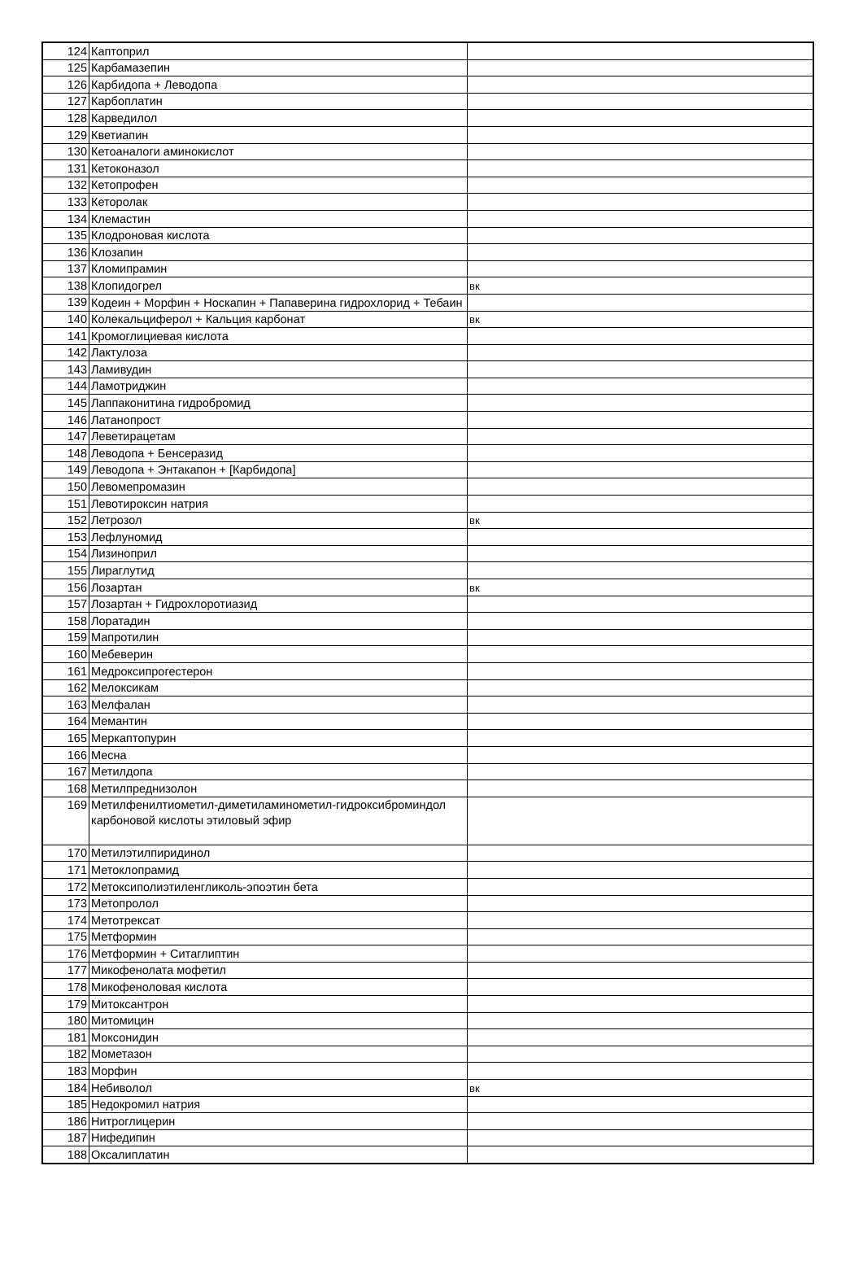| 124 | Каптоприл | |
| 125 | Карбамазепин | |
| 126 | Карбидопа + Леводопа | |
| 127 | Карбоплатин | |
| 128 | Карведилол | |
| 129 | Кветиапин | |
| 130 | Кетоаналоги аминокислот | |
| 131 | Кетоконазол | |
| 132 | Кетопрофен | |
| 133 | Кеторолак | |
| 134 | Клемастин | |
| 135 | Клодроновая кислота | |
| 136 | Клозапин | |
| 137 | Кломипрамин | |
| 138 | Клопидогрел | вк |
| 139 | Кодеин + Морфин + Носкапин + Папаверина гидрохлорид + Тебаин | |
| 140 | Колекальциферол + Кальция карбонат | вк |
| 141 | Кромоглициевая кислота | |
| 142 | Лактулоза | |
| 143 | Ламивудин | |
| 144 | Ламотриджин | |
| 145 | Лаппаконитина гидробромид | |
| 146 | Латанопрост | |
| 147 | Леветирацетам | |
| 148 | Леводопа + Бенсеразид | |
| 149 | Леводопа + Энтакапон + [Карбидопа] | |
| 150 | Левомепромазин | |
| 151 | Левотироксин натрия | |
| 152 | Летрозол | вк |
| 153 | Лефлуномид | |
| 154 | Лизиноприл | |
| 155 | Лираглутид | |
| 156 | Лозартан | вк |
| 157 | Лозартан + Гидрохлоротиазид | |
| 158 | Лоратадин | |
| 159 | Мапротилин | |
| 160 | Мебеверин | |
| 161 | Медроксипрогестерон | |
| 162 | Мелоксикам | |
| 163 | Мелфалан | |
| 164 | Мемантин | |
| 165 | Меркаптопурин | |
| 166 | Месна | |
| 167 | Метилдопа | |
| 168 | Метилпреднизолон | |
| 169 | Метилфенилтиометил-диметиламинометил-гидроксиброминдол карбоновой кислоты этиловый эфир | |
| 170 | Метилэтилпиридинол | |
| 171 | Метоклопрамид | |
| 172 | Метоксиполиэтиленгликоль-эпоэтин бета | |
| 173 | Метопролол | |
| 174 | Метотрексат | |
| 175 | Метформин | |
| 176 | Метформин + Ситаглиптин | |
| 177 | Микофенолата мофетил | |
| 178 | Микофеноловая кислота | |
| 179 | Митоксантрон | |
| 180 | Митомицин | |
| 181 | Моксонидин | |
| 182 | Мометазон | |
| 183 | Морфин | |
| 184 | Небиволол | вк |
| 185 | Недокромил натрия | |
| 186 | Нитроглицерин | |
| 187 | Нифедипин | |
| 188 | Оксалиплатин | |